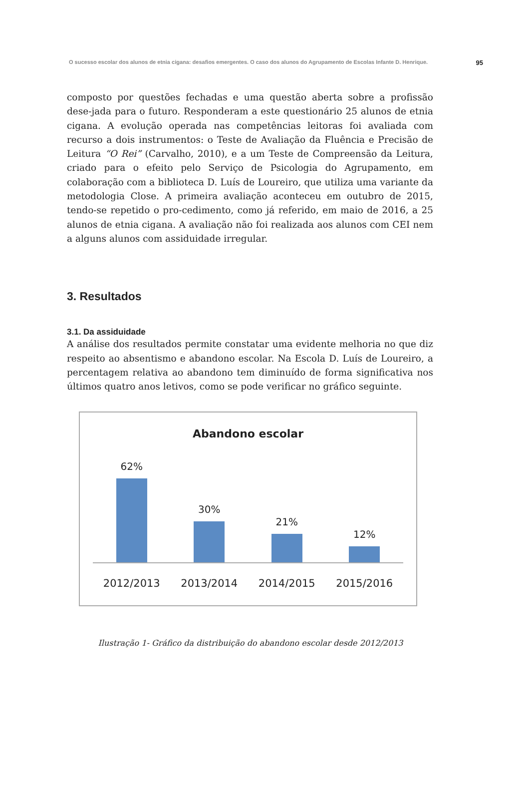O sucesso escolar dos alunos de etnia cigana: desafios emergentes. O caso dos alunos do Agrupamento de Escolas Infante D. Henrique. 95
composto por questões fechadas e uma questão aberta sobre a profissão dese-jada para o futuro. Responderam a este questionário 25 alunos de etnia cigana. A evolução operada nas competências leitoras foi avaliada com recurso a dois instrumentos: o Teste de Avaliação da Fluência e Precisão de Leitura “O Rei” (Carvalho, 2010), e a um Teste de Compreensão da Leitura, criado para o efeito pelo Serviço de Psicologia do Agrupamento, em colaboração com a biblioteca D. Luís de Loureiro, que utiliza uma variante da metodologia Close. A primeira avaliação aconteceu em outubro de 2015, tendo-se repetido o pro-cedimento, como já referido, em maio de 2016, a 25 alunos de etnia cigana. A avaliação não foi realizada aos alunos com CEI nem a alguns alunos com assiduidade irregular.
3. Resultados
3.1. Da assiduidade
A análise dos resultados permite constatar uma evidente melhoria no que diz respeito ao absentismo e abandono escolar. Na Escola D. Luís de Loureiro, a percentagem relativa ao abandono tem diminuído de forma significativa nos últimos quatro anos letivos, como se pode verificar no gráfico seguinte.
Abandono escolar
62%
30%
21%
12%
2012/2013 2013/2014 2014/2015 2015/2016
Ilustração 1- Gráfico da distribuição do abandono escolar desde 2012/2013